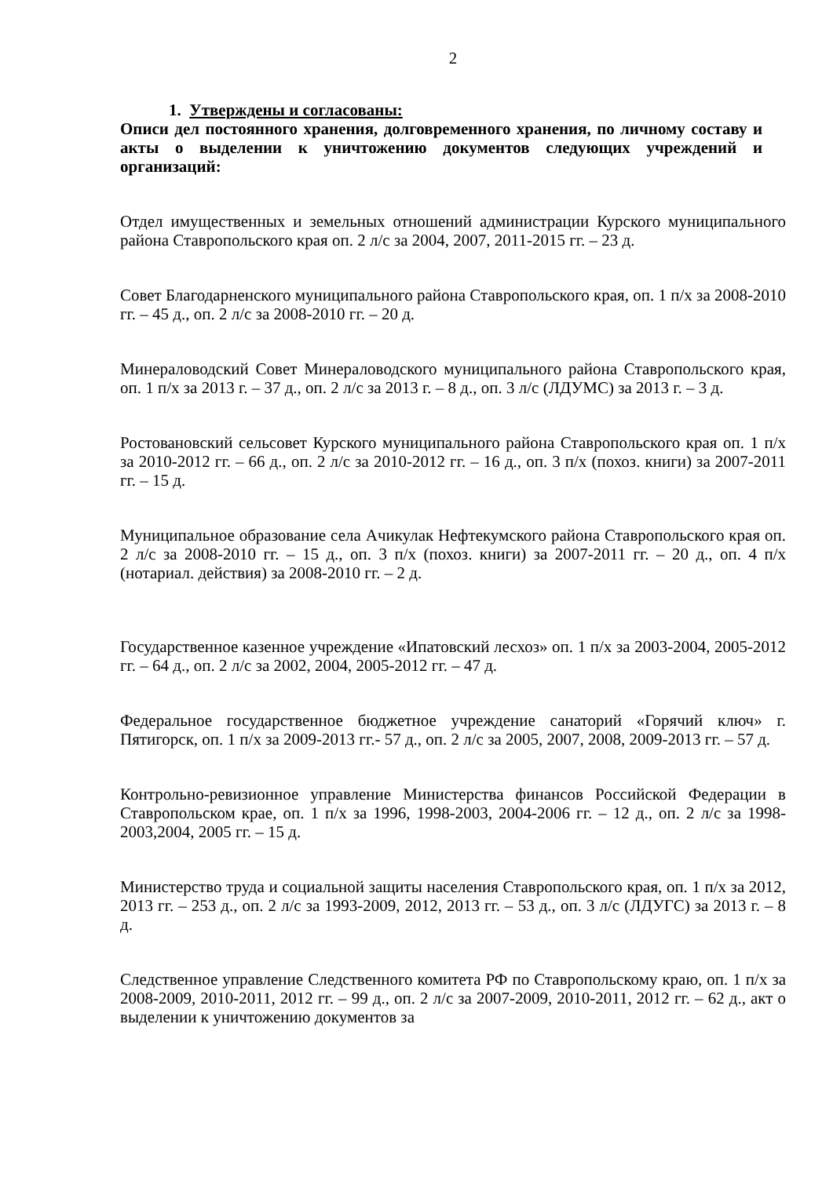2
1. Утверждены и согласованы:
Описи дел постоянного хранения, долговременного хранения, по личному составу и акты о выделении к уничтожению документов следующих учреждений и организаций:
Отдел имущественных и земельных отношений администрации Курского муниципального района Ставропольского края оп. 2 л/с за 2004, 2007, 2011-2015 гг. – 23 д.
Совет Благодарненского муниципального района Ставропольского края, оп. 1 п/х за 2008-2010 гг. – 45 д., оп. 2 л/с за 2008-2010 гг. – 20 д.
Минераловодский Совет Минераловодского муниципального района Ставропольского края, оп. 1 п/х за 2013 г. – 37 д., оп. 2 л/с за 2013 г. – 8 д., оп. 3 л/с (ЛДУМС) за 2013 г. – 3 д.
Ростовановский сельсовет Курского муниципального района Ставропольского края оп. 1 п/х за 2010-2012 гг. – 66 д., оп. 2 л/с за 2010-2012 гг. – 16 д., оп. 3 п/х (похоз. книги) за 2007-2011 гг. – 15 д.
Муниципальное образование села Ачикулак Нефтекумского района Ставропольского края оп. 2 л/с за 2008-2010 гг. – 15 д., оп. 3 п/х (похоз. книги) за 2007-2011 гг. – 20 д., оп. 4 п/х (нотариал. действия) за 2008-2010 гг. – 2 д.
Государственное казенное учреждение «Ипатовский лесхоз» оп. 1 п/х за 2003-2004, 2005-2012 гг. – 64 д., оп. 2 л/с за 2002, 2004, 2005-2012 гг. – 47 д.
Федеральное государственное бюджетное учреждение санаторий «Горячий ключ» г. Пятигорск, оп. 1 п/х за 2009-2013 гг.- 57 д., оп. 2 л/с за 2005, 2007, 2008, 2009-2013 гг. – 57 д.
Контрольно-ревизионное управление Министерства финансов Российской Федерации в Ставропольском крае, оп. 1 п/х за 1996, 1998-2003, 2004-2006 гг. – 12 д., оп. 2 л/с за 1998-2003,2004, 2005 гг. – 15 д.
Министерство труда и социальной защиты населения Ставропольского края, оп. 1 п/х за 2012, 2013 гг. – 253 д., оп. 2 л/с за 1993-2009, 2012, 2013 гг. – 53 д., оп. 3 л/с (ЛДУГС) за 2013 г. – 8 д.
Следственное управление Следственного комитета РФ по Ставропольскому краю, оп. 1 п/х за 2008-2009, 2010-2011, 2012 гг. – 99 д., оп. 2 л/с за 2007-2009, 2010-2011, 2012 гг. – 62 д., акт о выделении к уничтожению документов за